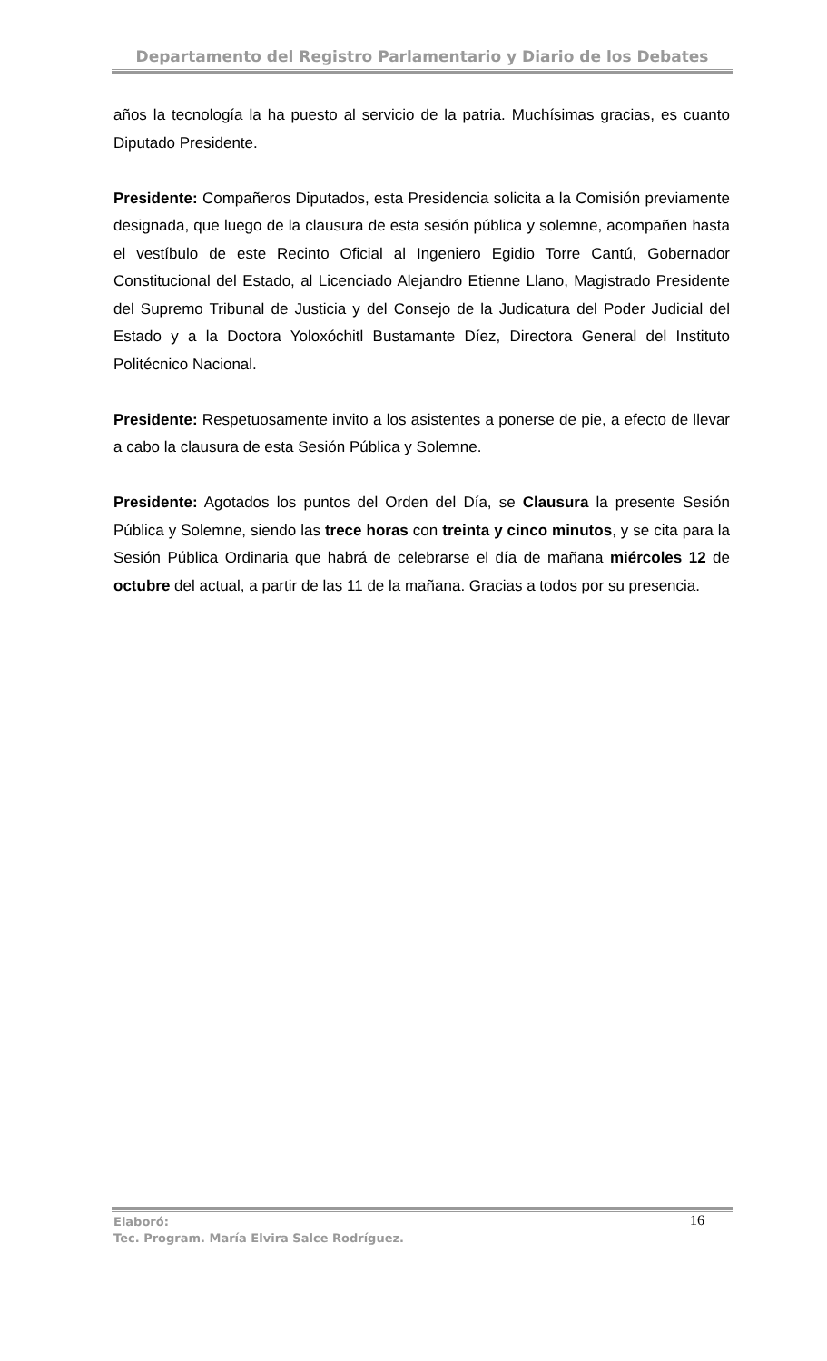Departamento del Registro Parlamentario y Diario de los Debates
años la tecnología la ha puesto al servicio de la patria. Muchísimas gracias, es cuanto Diputado Presidente.
Presidente: Compañeros Diputados, esta Presidencia solicita a la Comisión previamente designada, que luego de la clausura de esta sesión pública y solemne, acompañen hasta el vestíbulo de este Recinto Oficial al Ingeniero Egidio Torre Cantú, Gobernador Constitucional del Estado, al Licenciado Alejandro Etienne Llano, Magistrado Presidente del Supremo Tribunal de Justicia y del Consejo de la Judicatura del Poder Judicial del Estado y a la Doctora Yoloxóchitl Bustamante Díez, Directora General del Instituto Politécnico Nacional.
Presidente: Respetuosamente invito a los asistentes a ponerse de pie, a efecto de llevar a cabo la clausura de esta Sesión Pública y Solemne.
Presidente: Agotados los puntos del Orden del Día, se Clausura la presente Sesión Pública y Solemne, siendo las trece horas con treinta y cinco minutos, y se cita para la Sesión Pública Ordinaria que habrá de celebrarse el día de mañana miércoles 12 de octubre del actual, a partir de las 11 de la mañana. Gracias a todos por su presencia.
Elaboró:
Tec. Program. María Elvira Salce Rodríguez.
16